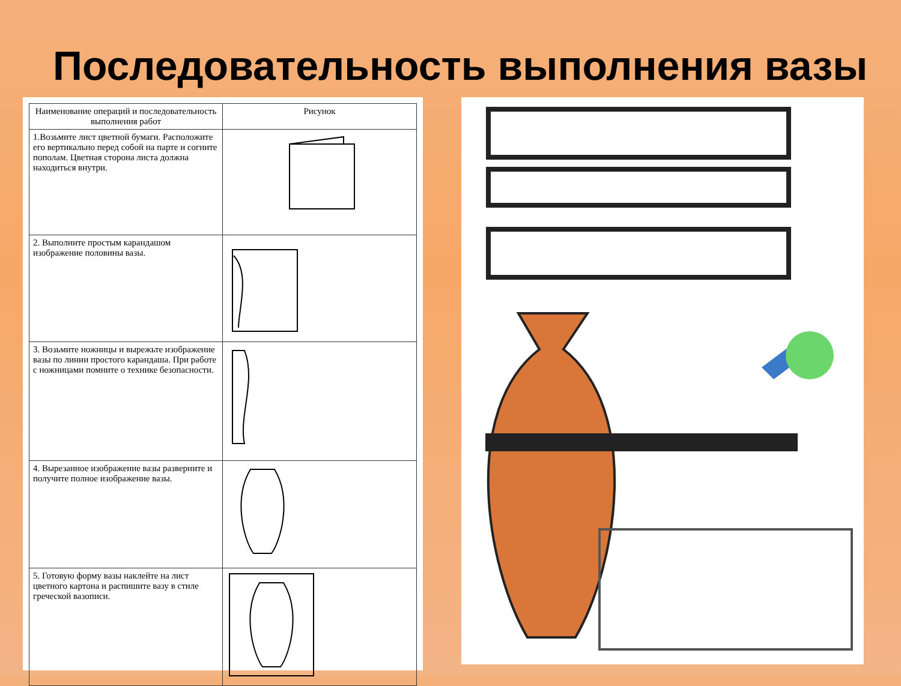Последовательность выполнения вазы
| Наименование операций и последовательность выполнения работ | Рисунок |
| --- | --- |
| 1.Возьмите лист цветной бумаги. Расположите его вертикально перед собой на парте и согните пополам. Цветная сторона листа должна находиться внутри. | |
| 2. Выполните простым карандашом изображение половины вазы. | |
| 3. Возьмите ножницы и вырежьте изображение вазы по линии простого карандаша. При работе с ножницами помните о технике безопасности. | |
| 4. Вырезанное изображение вазы разверните и получите полное изображение вазы. | |
| 5. Готовую форму вазы наклейте на лист цветного картона и распишите вазу в стиле греческой вазописи. | |